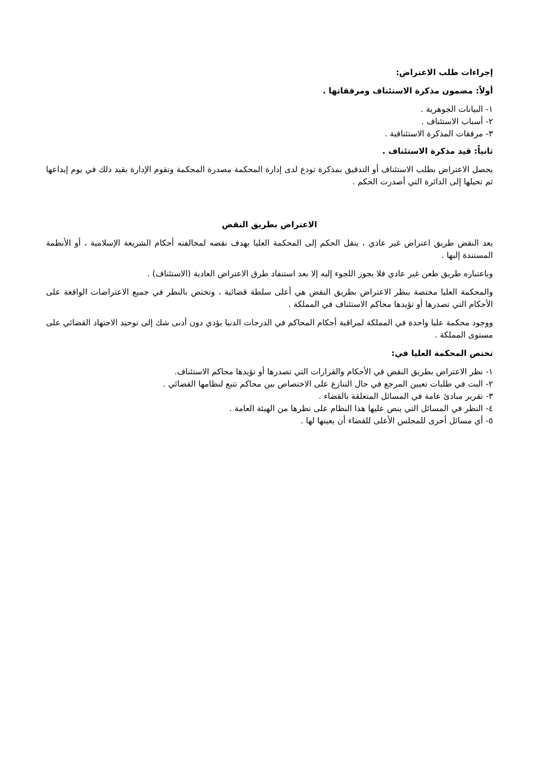إجراءات طلب الاعتراض:
أولاً: مضمون مذكرة الاستئناف ومرفقاتها .
١- البيانات الجوهرية .
٢- أسباب الاستئناف .
٣- مرفقات المذكرة الاستئنافية .
ثانياً: قيد مذكرة الاستئناف .
يحصل الاعتراض بطلب الاستئناف أو التدقيق بمذكرة تودع لدى إدارة المحكمة مصدرة المحكمة وتقوم الإدارة بقيد ذلك في يوم إيداعها ثم تحيلها إلى الدائرة التي أصدرت الحكم .
الاعتراض بطريق النقض
يعد النقض طريق اعتراض غير عادي ، ينقل الحكم إلى المحكمة العليا بهدف نقضه لمخالفته أحكام الشريعة الإسلامية ، أو الأنظمة المستندة إليها .
وباعتباره طريق طعن غير عادي فلا يجوز اللجوء إليه إلا بعد استنفاد طرق الاعتراض العادية (الاستئناف) .
والمحكمة العليا مختصة بنظر الاعتراض بطريق النقض هي أعلى سلطة قضائية ، وتختص بالنظر في جميع الاعتراضات الواقعة على الأحكام التي تصدرها أو تؤيدها محاكم الاستئناف في المملكة .
ووجود محكمة عليا واحدة في المملكة لمراقبة أحكام المحاكم في الدرجات الدنيا يؤدي دون أدنى شك إلى توحيد الاجتهاد القضائي على مستوى المملكة .
تختص المحكمة العليا في:
١- نظر الاعتراض بطريق النقض في الأحكام والقرارات التي تصدرها أو تؤيدها محاكم الاستئناف.
٢- البت في طلبات تعيين المرجع في حال التنازع على الاختصاص بين محاكم تتبع لنظامها القضائي .
٣- تقرير مبادئ عامة في المسائل المتعلقة بالقضاء .
٤- النظر في المسائل التي ينص عليها هذا النظام على نظرها من الهيئة العامة .
٥- أي مسائل أخرى للمجلس الأعلى للقضاء أن يعينها لها .